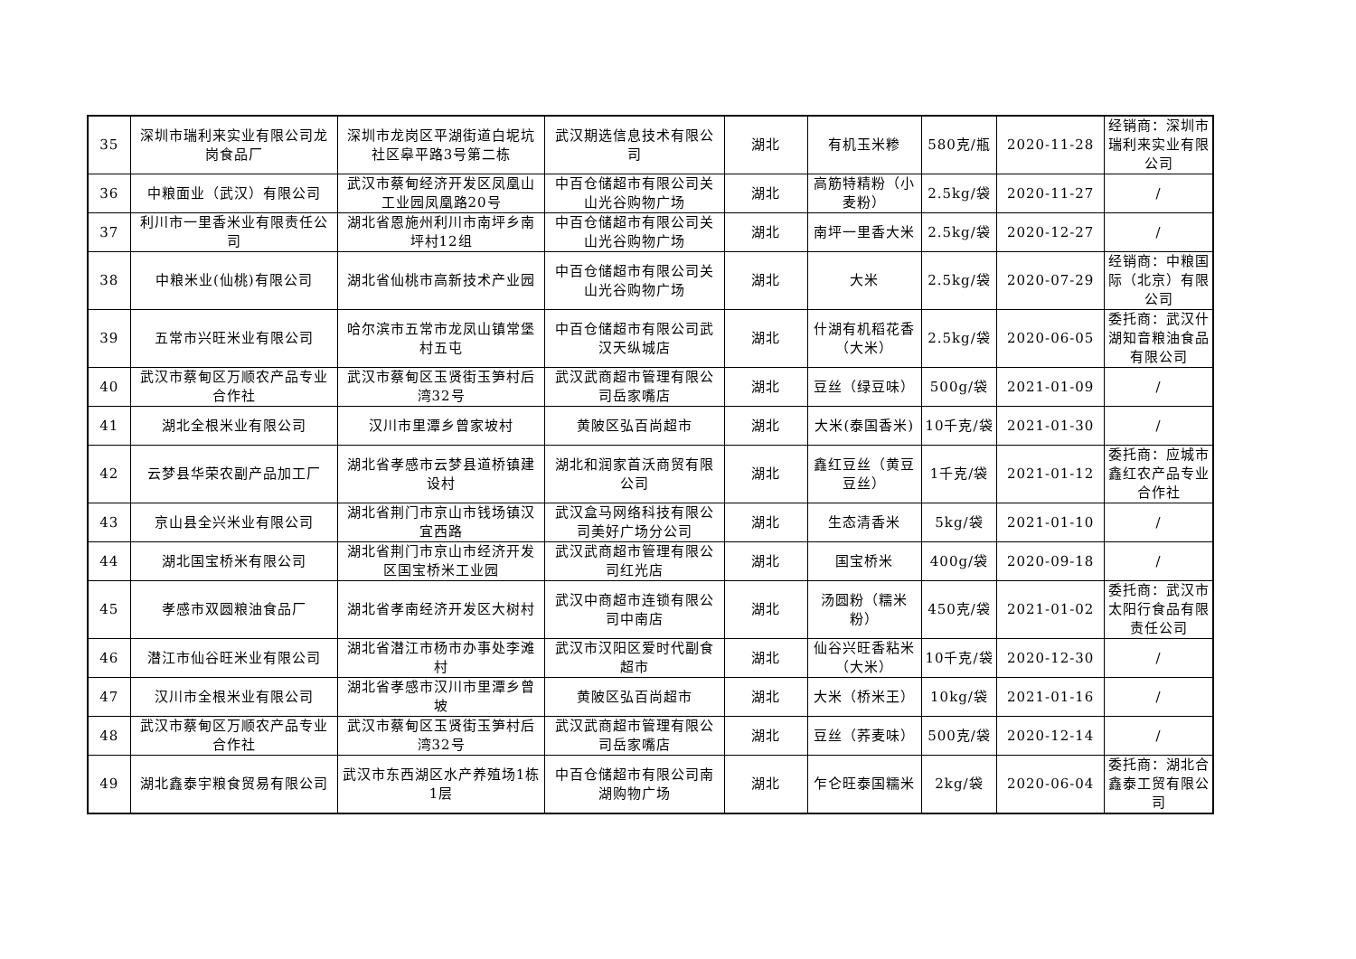| 35 | 深圳市瑞利来实业有限公司龙岗食品厂 | 深圳市龙岗区平湖街道白坭坑社区皋平路3号第二栋 | 武汉期选信息技术有限公司 | 湖北 | 有机玉米糁 | 580克/瓶 | 2020-11-28 | 经销商：深圳市瑞利来实业有限公司 |
| 36 | 中粮面业（武汉）有限公司 | 武汉市蔡甸经济开发区凤凰山工业园凤凰路20号 | 中百仓储超市有限公司关山光谷购物广场 | 湖北 | 高筋特精粉（小麦粉） | 2.5kg/袋 | 2020-11-27 | / |
| 37 | 利川市一里香米业有限责任公司 | 湖北省恩施州利川市南坪乡南坪村12组 | 中百仓储超市有限公司关山光谷购物广场 | 湖北 | 南坪一里香大米 | 2.5kg/袋 | 2020-12-27 | / |
| 38 | 中粮米业(仙桃)有限公司 | 湖北省仙桃市高新技术产业园 | 中百仓储超市有限公司关山光谷购物广场 | 湖北 | 大米 | 2.5kg/袋 | 2020-07-29 | 经销商：中粮国际（北京）有限公司 |
| 39 | 五常市兴旺米业有限公司 | 哈尔滨市五常市龙凤山镇常堡村五屯 | 中百仓储超市有限公司武汉天纵城店 | 湖北 | 什湖有机稻花香（大米） | 2.5kg/袋 | 2020-06-05 | 委托商：武汉什湖知音粮油食品有限公司 |
| 40 | 武汉市蔡甸区万顺农产品专业合作社 | 武汉市蔡甸区玉贤街玉笋村后湾32号 | 武汉武商超市管理有限公司岳家嘴店 | 湖北 | 豆丝（绿豆味） | 500g/袋 | 2021-01-09 | / |
| 41 | 湖北全根米业有限公司 | 汉川市里潭乡曾家坡村 | 黄陂区弘百尚超市 | 湖北 | 大米(泰国香米) | 10千克/袋 | 2021-01-30 | / |
| 42 | 云梦县华荣农副产品加工厂 | 湖北省孝感市云梦县道桥镇建设村 | 湖北和润家首沃商贸有限公司 | 湖北 | 鑫红豆丝（黄豆豆丝） | 1千克/袋 | 2021-01-12 | 委托商：应城市鑫红农产品专业合作社 |
| 43 | 京山县全兴米业有限公司 | 湖北省荆门市京山市钱场镇汉宜西路 | 武汉盒马网络科技有限公司美好广场分公司 | 湖北 | 生态清香米 | 5kg/袋 | 2021-01-10 | / |
| 44 | 湖北国宝桥米有限公司 | 湖北省荆门市京山市经济开发区国宝桥米工业园 | 武汉武商超市管理有限公司红光店 | 湖北 | 国宝桥米 | 400g/袋 | 2020-09-18 | / |
| 45 | 孝感市双圆粮油食品厂 | 湖北省孝南经济开发区大树村 | 武汉中商超市连锁有限公司中南店 | 湖北 | 汤圆粉（糯米粉） | 450克/袋 | 2021-01-02 | 委托商：武汉市太阳行食品有限责任公司 |
| 46 | 潜江市仙谷旺米业有限公司 | 湖北省潜江市杨市办事处李滩村 | 武汉市汉阳区爱时代副食超市 | 湖北 | 仙谷兴旺香粘米（大米） | 10千克/袋 | 2020-12-30 | / |
| 47 | 汉川市全根米业有限公司 | 湖北省孝感市汉川市里潭乡曾坡 | 黄陂区弘百尚超市 | 湖北 | 大米（桥米王） | 10kg/袋 | 2021-01-16 | / |
| 48 | 武汉市蔡甸区万顺农产品专业合作社 | 武汉市蔡甸区玉贤街玉笋村后湾32号 | 武汉武商超市管理有限公司岳家嘴店 | 湖北 | 豆丝（荞麦味） | 500克/袋 | 2020-12-14 | / |
| 49 | 湖北鑫泰宇粮食贸易有限公司 | 武汉市东西湖区水产养殖场1栋1层 | 中百仓储超市有限公司南湖购物广场 | 湖北 | 乍仑旺泰国糯米 | 2kg/袋 | 2020-06-04 | 委托商：湖北合鑫泰工贸有限公司 |